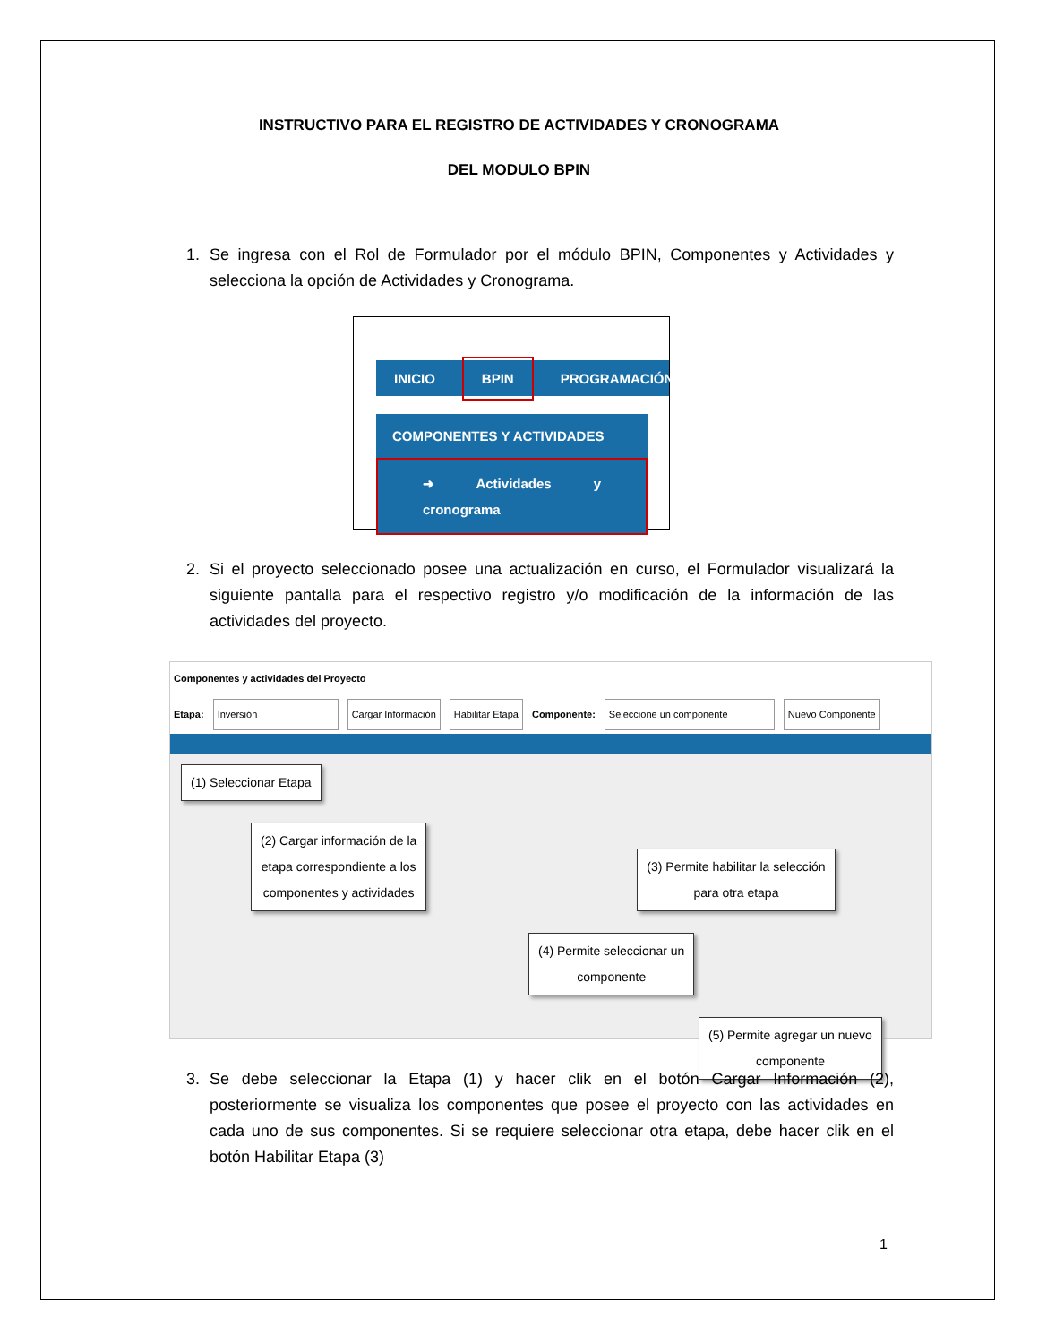INSTRUCTIVO PARA EL REGISTRO DE ACTIVIDADES Y CRONOGRAMA
DEL MODULO BPIN
1. Se ingresa con el Rol de Formulador por el módulo BPIN, Componentes y Actividades y selecciona la opción de Actividades y Cronograma.
INICIO BPIN PROGRAMACIÓN
COMPONENTES Y ACTIVIDADES
➜ Actividades y cronograma
2. Si el proyecto seleccionado posee una actualización en curso, el Formulador visualizará la siguiente pantalla para el respectivo registro y/o modificación de la información de las actividades del proyecto.
Componentes y actividades del Proyecto
Etapa: Inversión Cargar Información Habilitar Etapa Componente: Seleccione un componente Nuevo Componente
(1) Seleccionar Etapa
(2) Cargar información de la
etapa correspondiente a los
componentes y actividades
(3) Permite habilitar la selección
para otra etapa
(4) Permite seleccionar un
componente
(5) Permite agregar un nuevo
componente
3. Se debe seleccionar la Etapa (1) y hacer clik en el botón Cargar Información (2), posteriormente se visualiza los componentes que posee el proyecto con las actividades en cada uno de sus componentes. Si se requiere seleccionar otra etapa, debe hacer clik en el botón Habilitar Etapa (3)
1